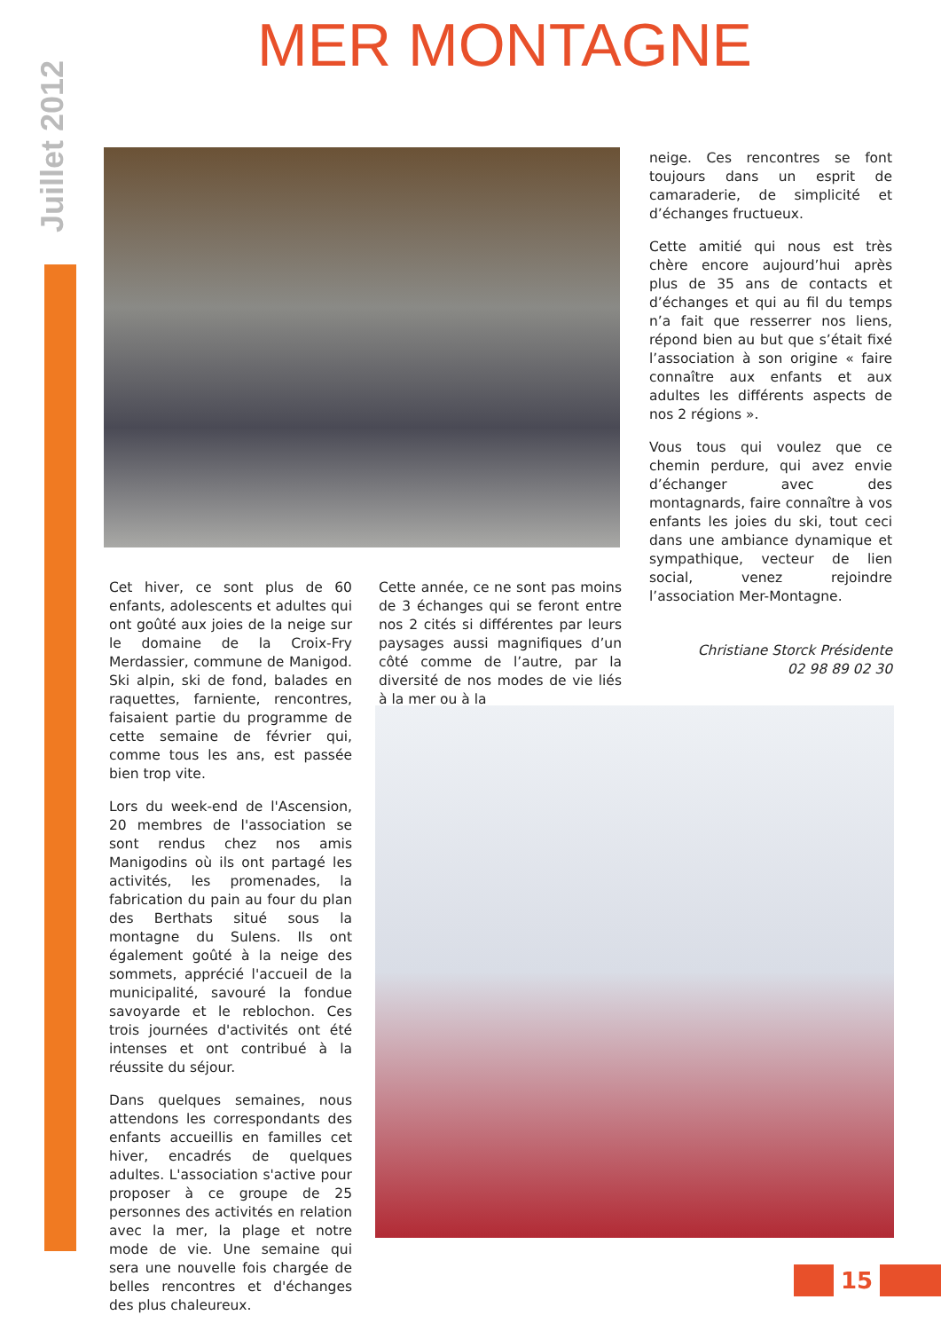Juillet 2012
MER MONTAGNE
neige. Ces rencontres se font toujours dans un esprit de camaraderie, de simplicité et d’échanges fructueux.
Cette amitié qui nous est très chère encore aujourd’hui après plus de 35 ans de contacts et d’échanges et qui au fil du temps n’a fait que resserrer nos liens, répond bien au but que s’était fixé l’association à son origine « faire connaître aux enfants et aux adultes les différents aspects de nos 2 régions ».
Vous tous qui voulez que ce chemin perdure, qui avez envie d’échanger avec des montagnards, faire connaître à vos enfants les joies du ski, tout ceci dans une ambiance dynamique et sympathique, vecteur de lien social, venez rejoindre l’association Mer-Montagne.
Christiane Storck Présidente
02 98 89 02 30
Cet hiver, ce sont plus de 60 enfants, adolescents et adultes qui ont goûté aux joies de la neige sur le domaine de la Croix-Fry Merdassier, commune de Manigod. Ski alpin, ski de fond, balades en raquettes, farniente, rencontres, faisaient partie du programme de cette semaine de février qui, comme tous les ans, est passée bien trop vite.
Lors du week-end de l'Ascension, 20 membres de l'association se sont rendus chez nos amis Manigodins où ils ont partagé les activités, les promenades, la fabrication du pain au four du plan des Berthats situé sous la montagne du Sulens. Ils ont également goûté à la neige des sommets, apprécié l'accueil de la municipalité, savouré la fondue savoyarde et le reblochon. Ces trois journées d'activités ont été intenses et ont contribué à la réussite du séjour.
Dans quelques semaines, nous attendons les correspondants des enfants accueillis en familles cet hiver, encadrés de quelques adultes. L'association s'active pour proposer à ce groupe de 25 personnes des activités en relation avec la mer, la plage et notre mode de vie. Une semaine qui sera une nouvelle fois chargée de belles rencontres et d'échanges des plus chaleureux.
Cette année, ce ne sont pas moins de 3 échanges qui se feront entre nos 2 cités si différentes par leurs paysages aussi magnifiques d’un côté comme de l’autre, par la diversité de nos modes de vie liés à la mer ou à la
15